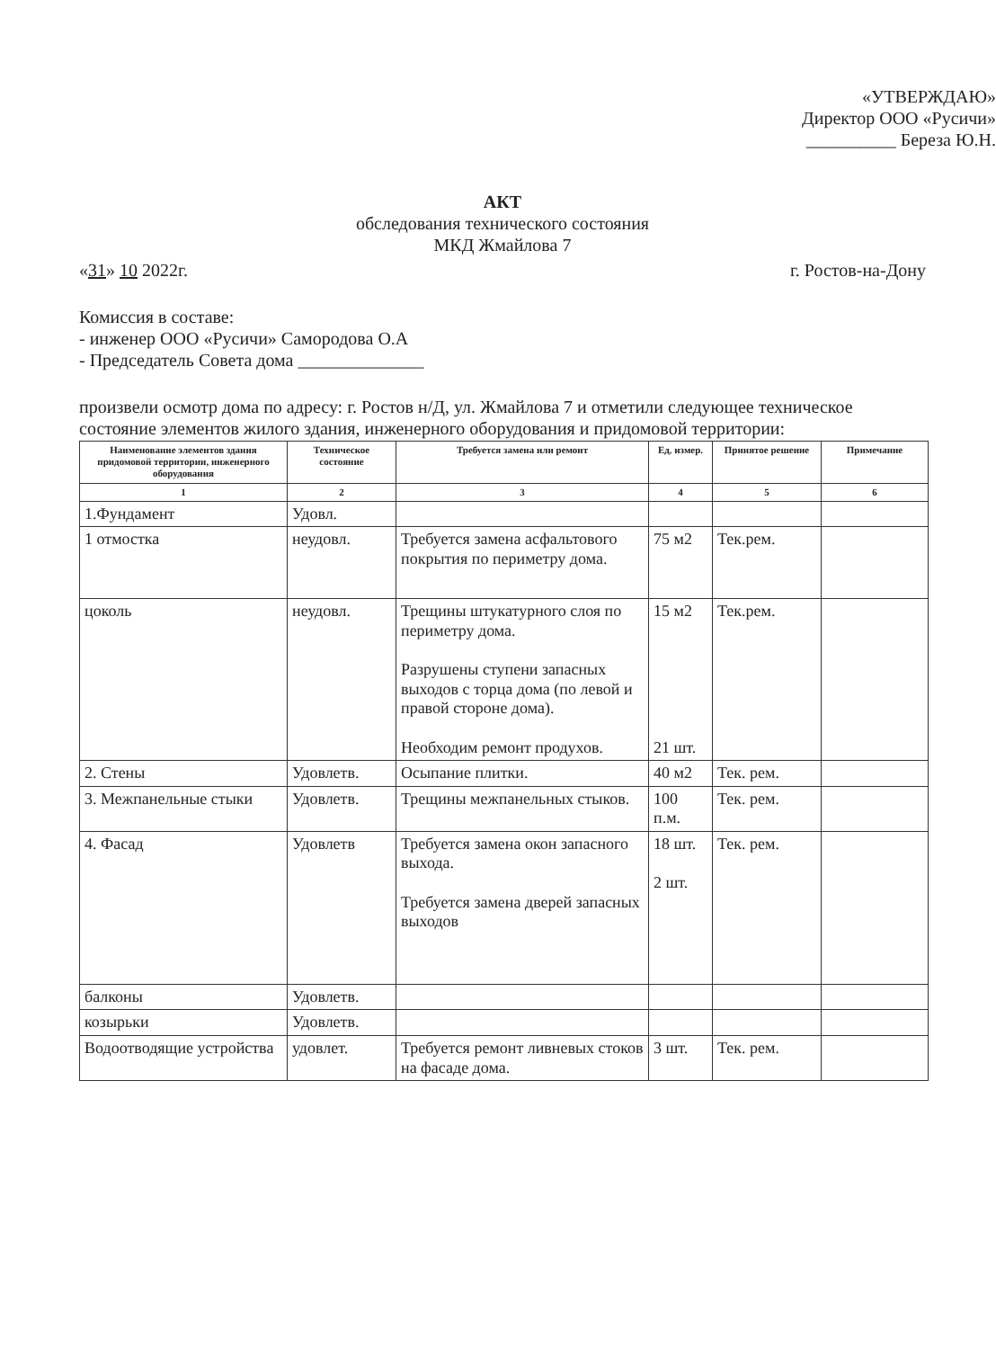«УТВЕРЖДАЮ»
Директор ООО «Русичи»
__________ Береза Ю.Н.
АКТ
обследования технического состояния
МКД Жмайлова 7
«31» 10 2022г. г. Ростов-на-Дону
Комиссия в составе:
- инженер ООО «Русичи» Самородова О.А
- Председатель Совета дома ______________
произвели осмотр дома по адресу: г. Ростов н/Д, ул. Жмайлова 7 и отметили следующее техническое состояние элементов жилого здания, инженерного оборудования и придомовой территории:
| Наименование элементов здания придомовой территории, инженерного оборудования | Техническое состояние | Требуется замена или ремонт | Ед. измер. | Принятое решение | Примечание |
| --- | --- | --- | --- | --- | --- |
| 1 | 2 | 3 | 4 | 5 | 6 |
| 1.Фундамент | Удовл. | | | | |
| 1 отмостка | неудовл. | Требуется замена асфальтового покрытия по периметру дома. | 75 м2 | Тек.рем. | |
| цоколь | неудовл. | Трещины штукатурного слоя по периметру дома. Разрушены ступени запасных выходов с торца дома (по левой и правой стороне дома). Необходим ремонт продухов. | 15 м2 21 шт. | Тек.рем. | |
| 2. Стены | Удовлетв. | Осыпание плитки. | 40 м2 | Тек. рем. | |
| 3. Межпанельные стыки | Удовлетв. | Трещины межпанельных стыков. | 100 п.м. | Тек. рем. | |
| 4. Фасад | Удовлетв | Требуется замена окон запасного выхода. Требуется замена дверей запасных выходов | 18 шт. 2 шт. | Тек. рем. | |
| балконы | Удовлетв. | | | | |
| козырьки | Удовлетв. | | | | |
| Водоотводящие устройства | удовлет. | Требуется ремонт ливневых стоков на фасаде дома. | 3 шт. | Тек. рем. | |